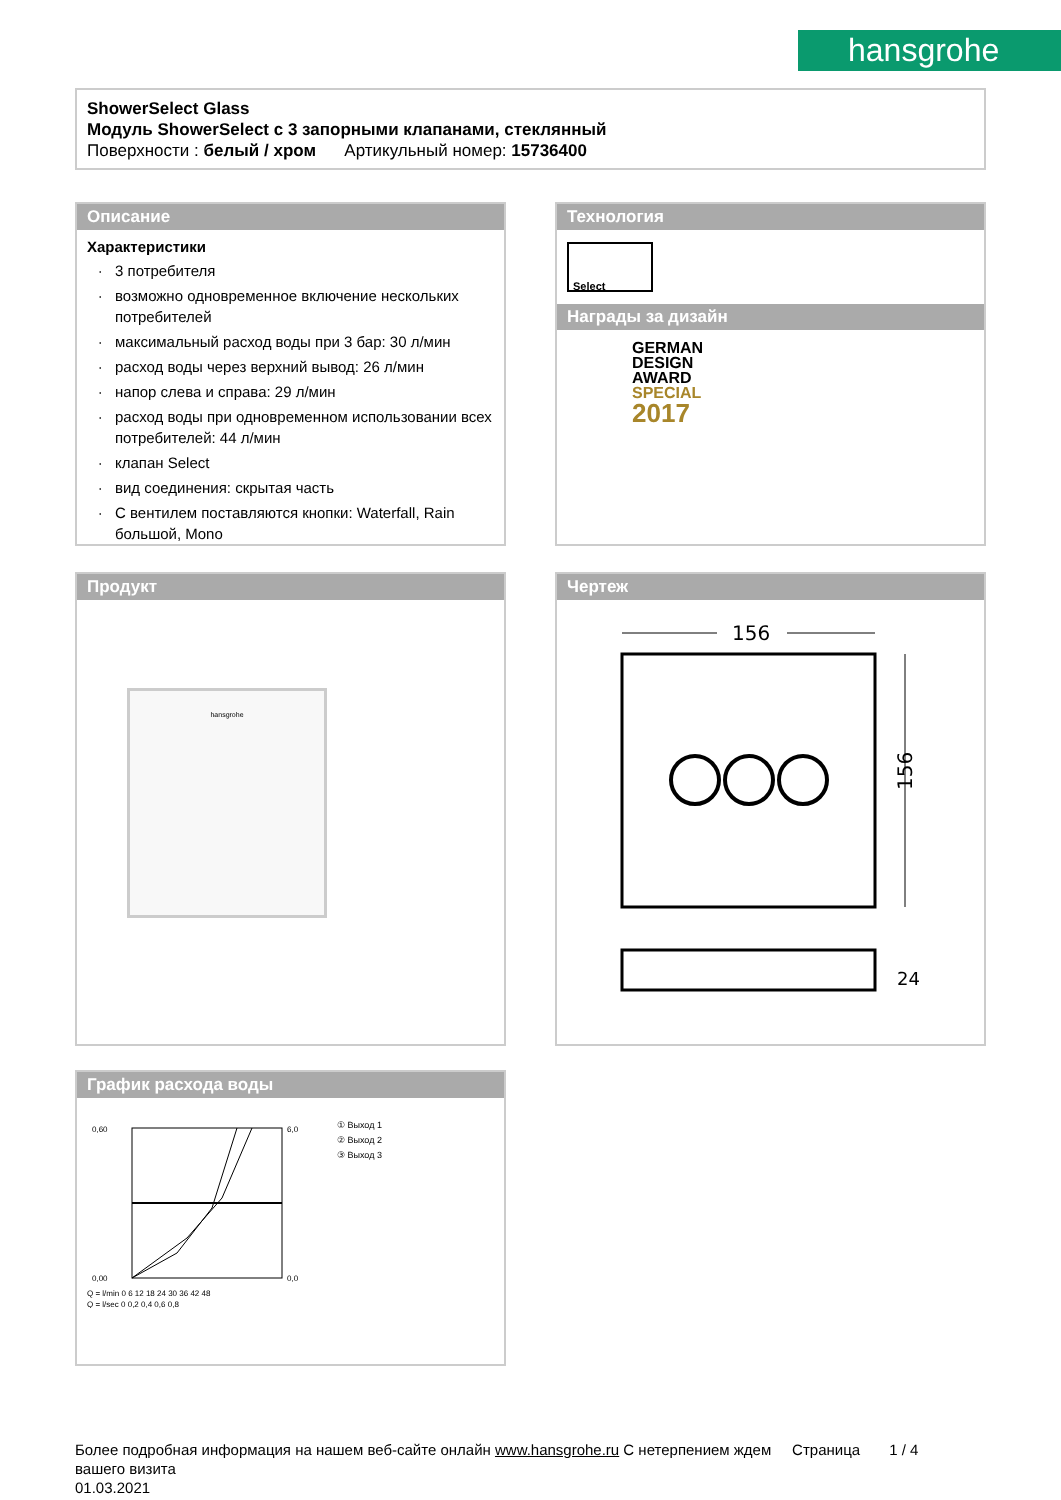hansgrohe
ShowerSelect Glass
Модуль ShowerSelect с 3 запорными клапанами, стеклянный
Поверхности : белый / хром Артикульный номер: 15736400
Описание
Характеристики
3 потребителя
возможно одновременное включение нескольких потребителей
максимальный расход воды при 3 бар: 30 л/мин
расход воды через верхний вывод: 26 л/мин
напор слева и справа: 29 л/мин
расход воды при одновременном использовании всех потребителей: 44 л/мин
клапан Select
вид соединения: скрытая часть
С вентилем поставляются кнопки: Waterfall, Rain большой, Mono
Технология
Select
Награды за дизайн
GERMAN
DESIGN
AWARD
SPECIAL
2017
Продукт
hansgrohe
Чертеж
156
156
24
График расхода воды
0,60
0,00
6,0
0,0
Q = l/min 0 6 12 18 24 30 36 42 48
Q = l/sec 0 0,2 0,4 0,6 0,8
① Выход 1
② Выход 2
③ Выход 3
Более подробная информация на нашем веб-сайте онлайн www.hansgrohe.ru С нетерпением ждем Страница 1 / 4
вашего визита
01.03.2021